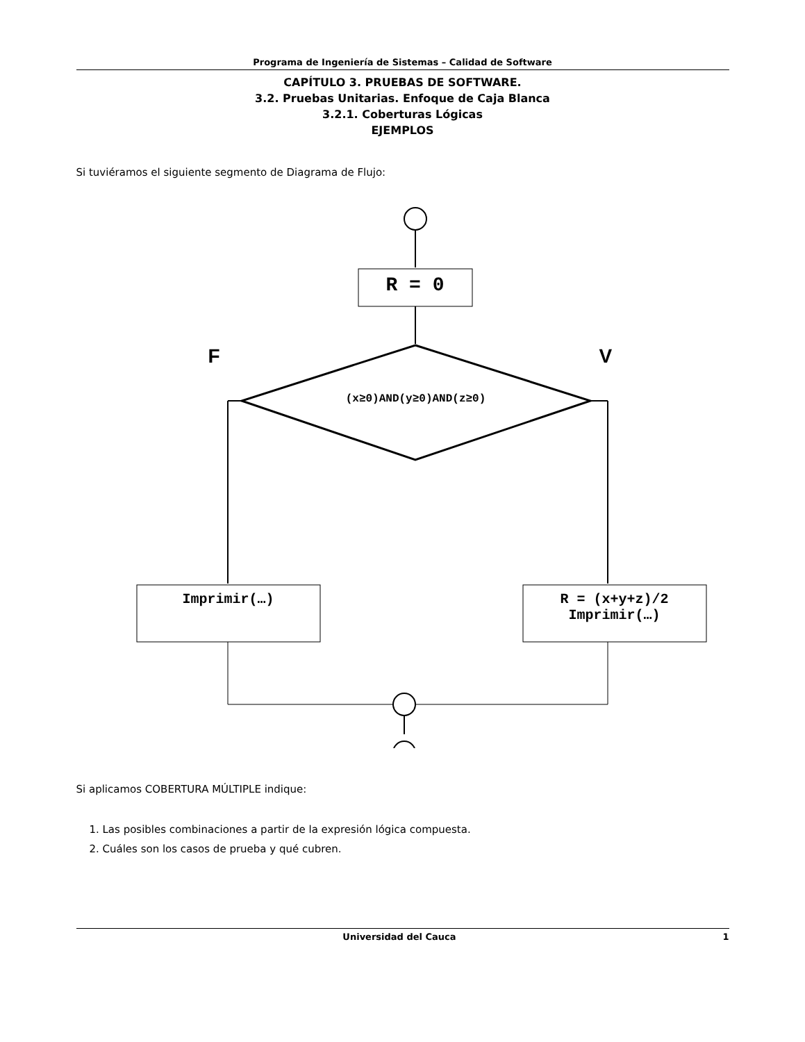Programa de Ingeniería de Sistemas – Calidad de Software
CAPÍTULO 3. PRUEBAS DE SOFTWARE.
3.2. Pruebas Unitarias. Enfoque de Caja Blanca
3.2.1. Coberturas Lógicas
EJEMPLOS
Si tuviéramos el siguiente segmento de Diagrama de Flujo:
R = 0
F V
(x≥0)AND(y≥0)AND(z≥0)
Imprimir(…)
R = (x+y+z)/2
Imprimir(…)
Si aplicamos COBERTURA MÚLTIPLE indique:
1. Las posibles combinaciones a partir de la expresión lógica compuesta.
2. Cuáles son los casos de prueba y qué cubren.
Universidad del Cauca 1